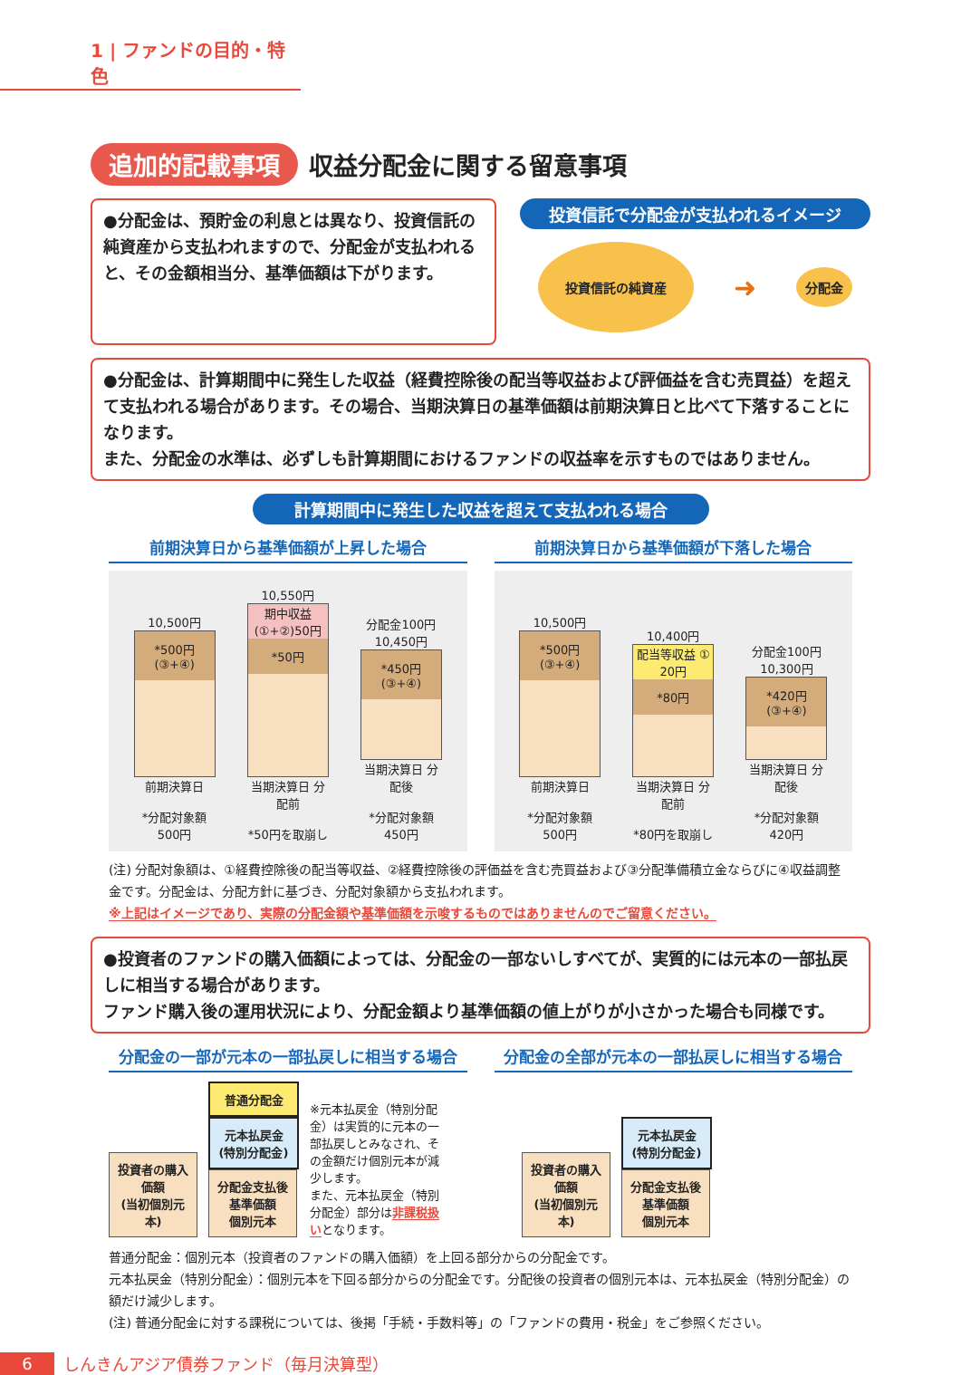1 | ファンドの目的・特色
追加的記載事項
収益分配金に関する留意事項
●分配金は、預貯金の利息とは異なり、投資信託の純資産から支払われますので、分配金が支払われると、その金額相当分、基準価額は下がります。
投資信託で分配金が支払われるイメージ
投資信託の純資産
➜
分配金
●分配金は、計算期間中に発生した収益（経費控除後の配当等収益および評価益を含む売買益）を超えて支払われる場合があります。その場合、当期決算日の基準価額は前期決算日と比べて下落することになります。
また、分配金の水準は、必ずしも計算期間におけるファンドの収益率を示すものではありません。
計算期間中に発生した収益を超えて支払われる場合
前期決算日から基準価額が上昇した場合 前期決算日から基準価額が下落した場合
10,500円
*500円
(③+④)
前期決算日
*分配対象額 500円
10,550円
期中収益 (①+②)50円
*50円
当期決算日 分配前
*50円を取崩し
分配金100円
10,450円
*450円
(③+④)
当期決算日 分配後
*分配対象額 450円
10,500円
*500円
(③+④)
前期決算日
*分配対象額 500円
10,400円
配当等収益 ① 20円
*80円
当期決算日 分配前
*80円を取崩し
分配金100円
10,300円
*420円
(③+④)
当期決算日 分配後
*分配対象額 420円
(注) 分配対象額は、①経費控除後の配当等収益、②経費控除後の評価益を含む売買益および③分配準備積立金ならびに④収益調整金です。分配金は、分配方針に基づき、分配対象額から支払われます。
※上記はイメージであり、実際の分配金額や基準価額を示唆するものではありませんのでご留意ください。
●投資者のファンドの購入価額によっては、分配金の一部ないしすべてが、実質的には元本の一部払戻しに相当する場合があります。
ファンド購入後の運用状況により、分配金額より基準価額の値上がりが小さかった場合も同様です。
分配金の一部が元本の一部払戻しに相当する場合
分配金の全部が元本の一部払戻しに相当する場合
投資者の購入価額
(当初個別元本)
普通分配金
元本払戻金
(特別分配金)
分配金支払後
基準価額
個別元本
※元本払戻金（特別分配金）は実質的に元本の一部払戻しとみなされ、その金額だけ個別元本が減少します。
また、元本払戻金（特別分配金）部分は非課税扱いとなります。
投資者の購入価額
(当初個別元本)
元本払戻金
(特別分配金)
分配金支払後
基準価額
個別元本
普通分配金：個別元本（投資者のファンドの購入価額）を上回る部分からの分配金です。
元本払戻金（特別分配金）：個別元本を下回る部分からの分配金です。分配後の投資者の個別元本は、元本払戻金（特別分配金）の額だけ減少します。
(注) 普通分配金に対する課税については、後掲「手続・手数料等」の「ファンドの費用・税金」をご参照ください。
6 しんきんアジア債券ファンド（毎月決算型）